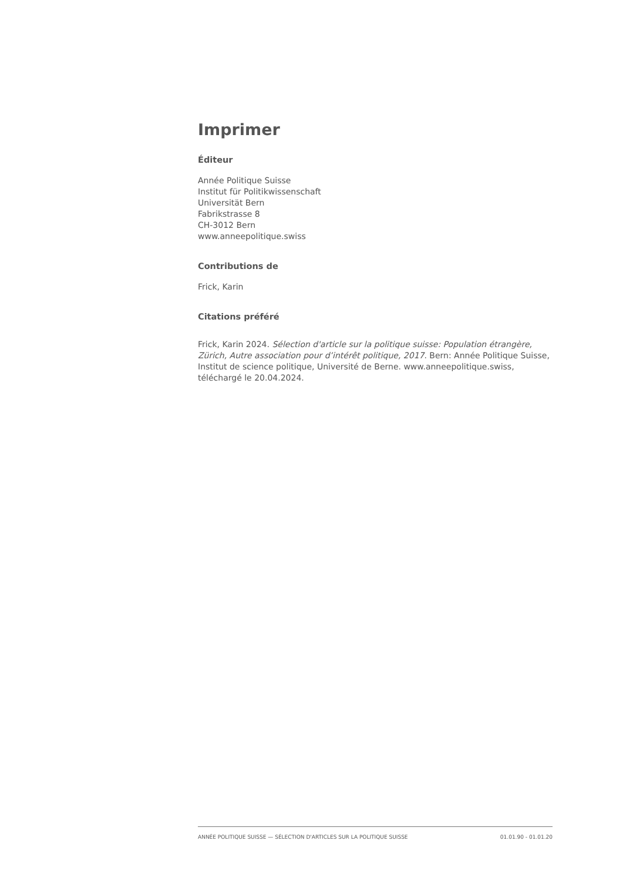Imprimer
Éditeur
Année Politique Suisse
Institut für Politikwissenschaft
Universität Bern
Fabrikstrasse 8
CH-3012 Bern
www.anneepolitique.swiss
Contributions de
Frick, Karin
Citations préféré
Frick, Karin 2024. Sélection d'article sur la politique suisse: Population étrangère, Zürich, Autre association pour d’intérêt politique, 2017. Bern: Année Politique Suisse, Institut de science politique, Université de Berne. www.anneepolitique.swiss, téléchargé le 20.04.2024.
ANNÉE POLITIQUE SUISSE — SÉLECTION D'ARTICLES SUR LA POLITIQUE SUISSE 01.01.90 - 01.01.20